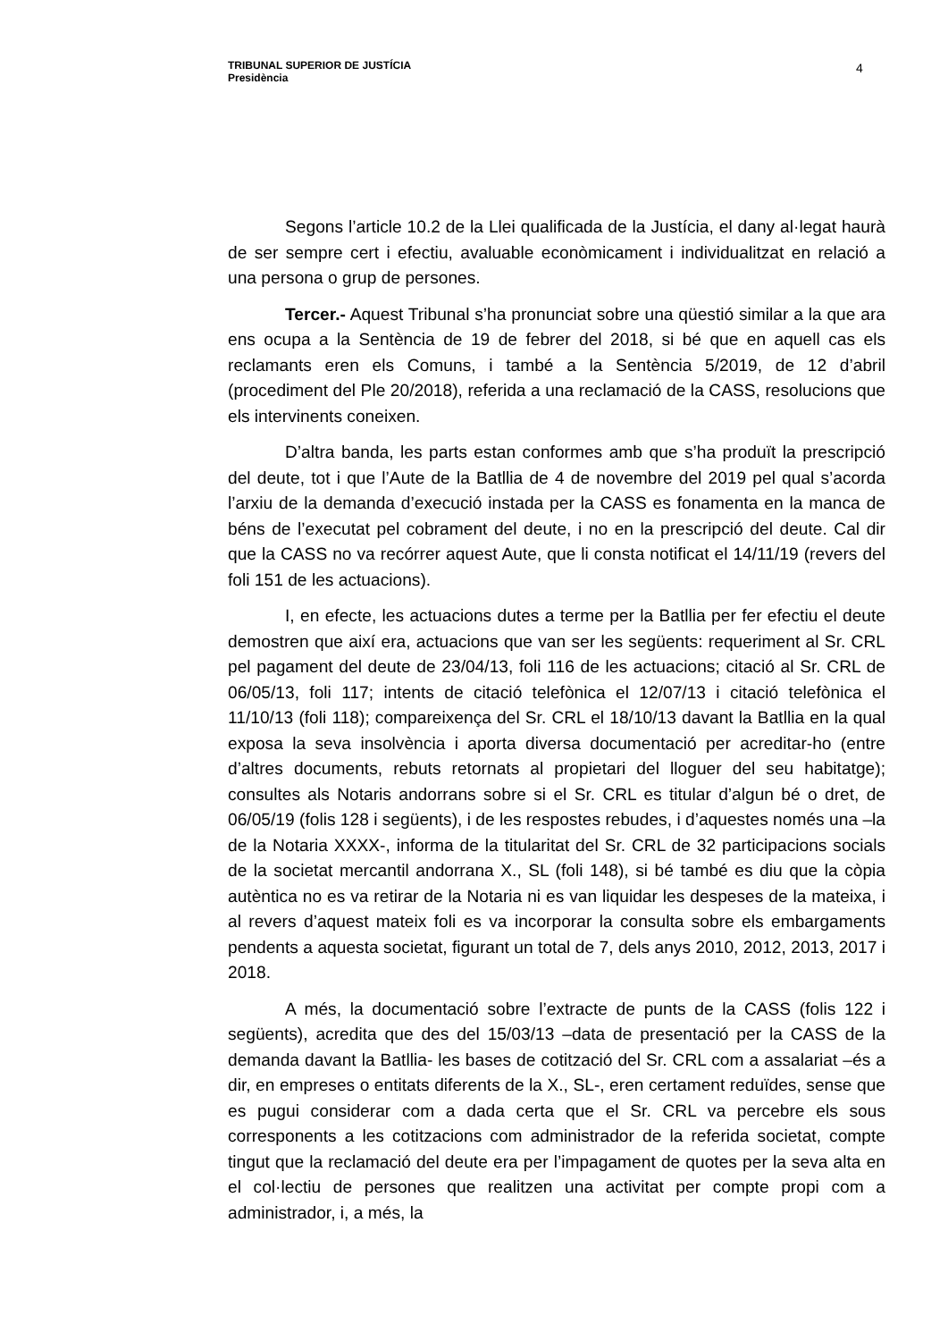TRIBUNAL SUPERIOR DE JUSTÍCIA
Presidència
4
Segons l’article 10.2 de la Llei qualificada de la Justícia, el dany al·legat haurà de ser sempre cert i efectiu, avaluable econòmicament i individualitzat en relació a una persona o grup de persones.
Tercer.- Aquest Tribunal s’ha pronunciat sobre una qüestió similar a la que ara ens ocupa a la Sentència de 19 de febrer del 2018, si bé que en aquell cas els reclamants eren els Comuns, i també a la Sentència 5/2019, de 12 d’abril (procediment del Ple 20/2018), referida a una reclamació de la CASS, resolucions que els intervinents coneixen.
D’altra banda, les parts estan conformes amb que s’ha produït la prescripció del deute, tot i que l’Aute de la Batllia de 4 de novembre del 2019 pel qual s’acorda l’arxiu de la demanda d’execució instada per la CASS es fonamenta en la manca de béns de l’executat pel cobrament del deute, i no en la prescripció del deute. Cal dir que la CASS no va recórrer aquest Aute, que li consta notificat el 14/11/19 (revers del foli 151 de les actuacions).
I, en efecte, les actuacions dutes a terme per la Batllia per fer efectiu el deute demostren que així era, actuacions que van ser les següents: requeriment al Sr. CRL pel pagament del deute de 23/04/13, foli 116 de les actuacions; citació al Sr. CRL de 06/05/13, foli 117; intents de citació telefònica el 12/07/13 i citació telefònica el 11/10/13 (foli 118); compareixença del Sr. CRL el 18/10/13 davant la Batllia en la qual exposa la seva insolvència i aporta diversa documentació per acreditar-ho (entre d’altres documents, rebuts retornats al propietari del lloguer del seu habitatge); consultes als Notaris andorrans sobre si el Sr. CRL es titular d’algun bé o dret, de 06/05/19 (folis 128 i següents), i de les respostes rebudes, i d’aquestes només una –la de la Notaria XXXX-, informa de la titularitat del Sr. CRL de 32 participacions socials de la societat mercantil andorrana X., SL (foli 148), si bé també es diu que la còpia autèntica no es va retirar de la Notaria ni es van liquidar les despeses de la mateixa, i al revers d’aquest mateix foli es va incorporar la consulta sobre els embargaments pendents a aquesta societat, figurant un total de 7, dels anys 2010, 2012, 2013, 2017 i 2018.
A més, la documentació sobre l’extracte de punts de la CASS (folis 122 i següents), acredita que des del 15/03/13 –data de presentació per la CASS de la demanda davant la Batllia- les bases de cotització del Sr. CRL com a assalariat –és a dir, en empreses o entitats diferents de la X., SL-, eren certament reduïdes, sense que es pugui considerar com a dada certa que el Sr. CRL va percebre els sous corresponents a les cotitzacions com administrador de la referida societat, compte tingut que la reclamació del deute era per l’impagament de quotes per la seva alta en el col·lectiu de persones que realitzen una activitat per compte propi com a administrador, i, a més, la